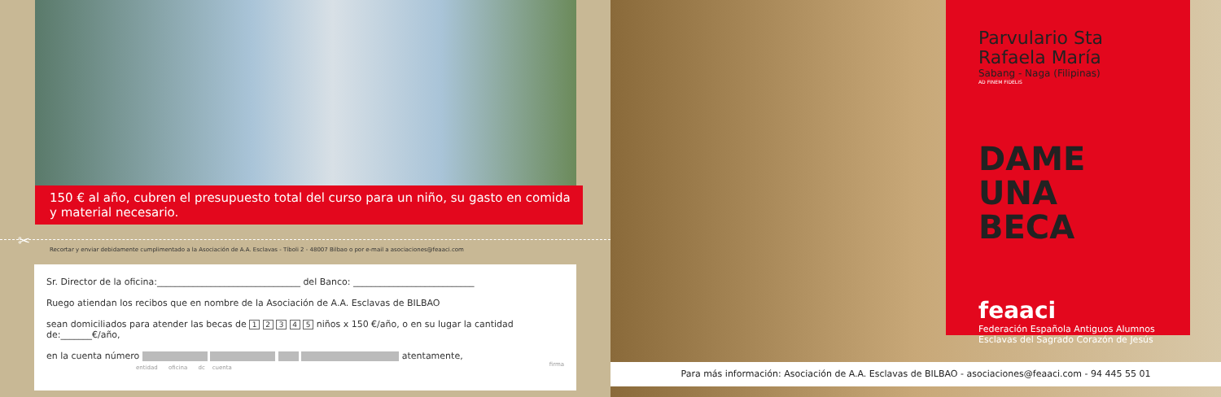150 € al año, cubren el presupuesto total del curso para un niño, su gasto en comida y material necesario.
✂
Recortar y enviar debidamente cumplimentado a la Asociación de A.A. Esclavas - Tíboli 2 - 48007 Bilbao o por e-mail a asociaciones@feaaci.com
Sr. Director de la oficina:________________________________ del Banco: ___________________________
Ruego atiendan los recibos que en nombre de la Asociación de A.A. Esclavas de BILBAO
sean domiciliados para atender las becas de 1 2 3 4 5 niños x 150 €/año, o en su lugar la cantidad de:_______€/año,
en la cuenta número atentamente,
entidad oficina dc cuenta firma
Parvulario Sta
Rafaela María
Sabang - Naga (Filipinas)
AD FINEM FIDELIS
DAME UNA
BECA
feaaci
Federación Española Antiguos Alumnos
Esclavas del Sagrado Corazón de Jesús
Para más información: Asociación de A.A. Esclavas de BILBAO - asociaciones@feaaci.com - 94 445 55 01